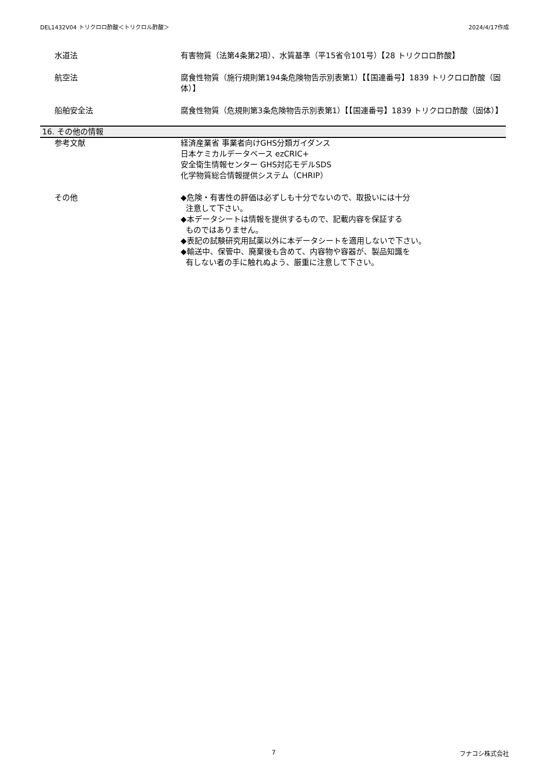DEL1432V04 トリクロロ酢酸＜トリクロル酢酸＞ 2024/4/17作成
水道法 有害物質（法第4条第2項）、水質基準（平15省令101号）【28 トリクロロ酢酸】
航空法 腐食性物質（施行規則第194条危険物告示別表第1）【【国連番号】1839 トリクロロ酢酸（固体）】
船舶安全法 腐食性物質（危規則第3条危険物告示別表第1）【【国連番号】1839 トリクロロ酢酸（固体）】
16. その他の情報
参考文献 経済産業省 事業者向けGHS分類ガイダンス
日本ケミカルデータベース ezCRIC+
安全衛生情報センター GHS対応モデルSDS
化学物質総合情報提供システム（CHRIP）
その他 ◆危険・有害性の評価は必ずしも十分でないので、取扱いには十分
注意して下さい。
◆本データシートは情報を提供するもので、記載内容を保証する
ものではありません。
◆表記の試験研究用試薬以外に本データシートを適用しないで下さい。
◆輸送中、保管中、廃棄後も含めて、内容物や容器が、製品知識を
有しない者の手に触れぬよう、厳重に注意して下さい。
7 フナコシ株式会社